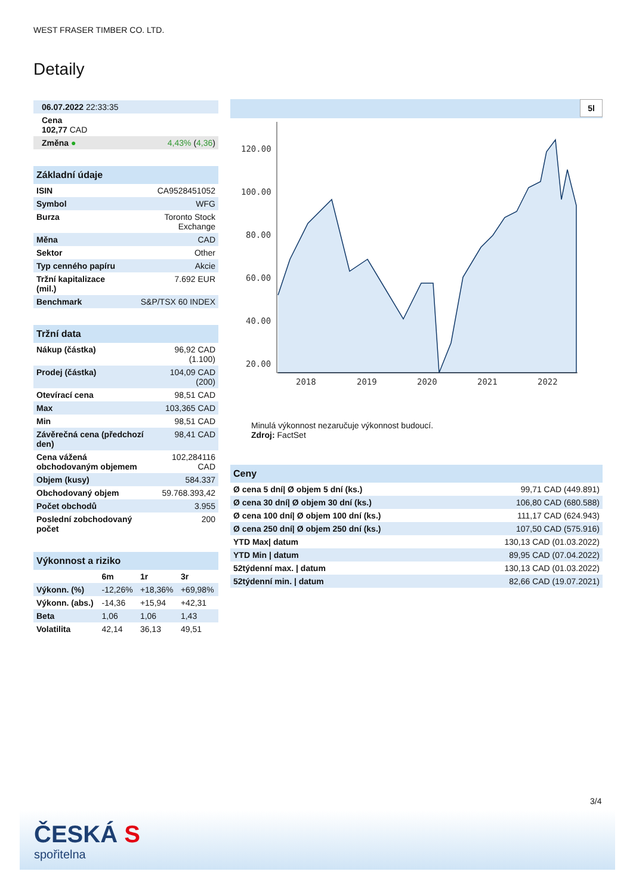WEST FRASER TIMBER CO. LTD.
Detaily
| 06.07.2022 22:33:35 |
| Cena 102,77 CAD |
| Změna ● | 4,43% ( 4,36 ) |
Základní údaje
| ISIN | CA9528451052 |
| Symbol | WFG |
| Burza | Toronto Stock Exchange |
| Měna | CAD |
| Sektor | Other |
| Typ cenného papíru | Akcie |
| Tržní kapitalizace (mil.) | 7.692 EUR |
| Benchmark | S&P/TSX 60 INDEX |
Tržní data
| Nákup (částka) | 96,92 CAD (1.100) |
| Prodej (částka) | 104,09 CAD (200) |
| Otevírací cena | 98,51 CAD |
| Max | 103,365 CAD |
| Min | 98,51 CAD |
| Závěrečná cena (předchozí den) | 98,41 CAD |
| Cena vážená obchodovaným objemem | 102,284116 CAD |
| Objem (kusy) | 584.337 |
| Obchodovaný objem | 59.768.393,42 |
| Počet obchodů | 3.955 |
| Poslední zobchodovaný počet | 200 |
Výkonnost a riziko
| | 6m | 1r | 3r |
| --- | --- | --- | --- |
| Výkonn. (%) | -12,26% | +18,36% | +69,98% |
| Výkonn. (abs.) | -14,36 | +15,94 | +42,31 |
| Beta | 1,06 | 1,06 | 1,43 |
| Volatilita | 42,14 | 36,13 | 49,51 |
5l
120.00
100.00
80.00
60.00
40.00
20.00
2018
2019
2020
2021
2022
Minulá výkonnost nezaručuje výkonnost budoucí.
Zdroj: FactSet
Ceny
| Ø cena 5 dní/ Ø objem 5 dní (ks.) | 99,71 CAD (449.891) |
| Ø cena 30 dní/ Ø objem 30 dní (ks.) | 106,80 CAD (680.588) |
| Ø cena 100 dní/ Ø objem 100 dní (ks.) | 111,17 CAD (624.943) |
| Ø cena 250 dní/ Ø objem 250 dní (ks.) | 107,50 CAD (575.916) |
| YTD Max/ datum | 130,13 CAD (01.03.2022) |
| YTD Min / datum | 89,95 CAD (07.04.2022) |
| 52týdenní max. / datum | 130,13 CAD (01.03.2022) |
| 52týdenní min. / datum | 82,66 CAD (19.07.2021) |
3/4
ČESKÁ S
spořitelna